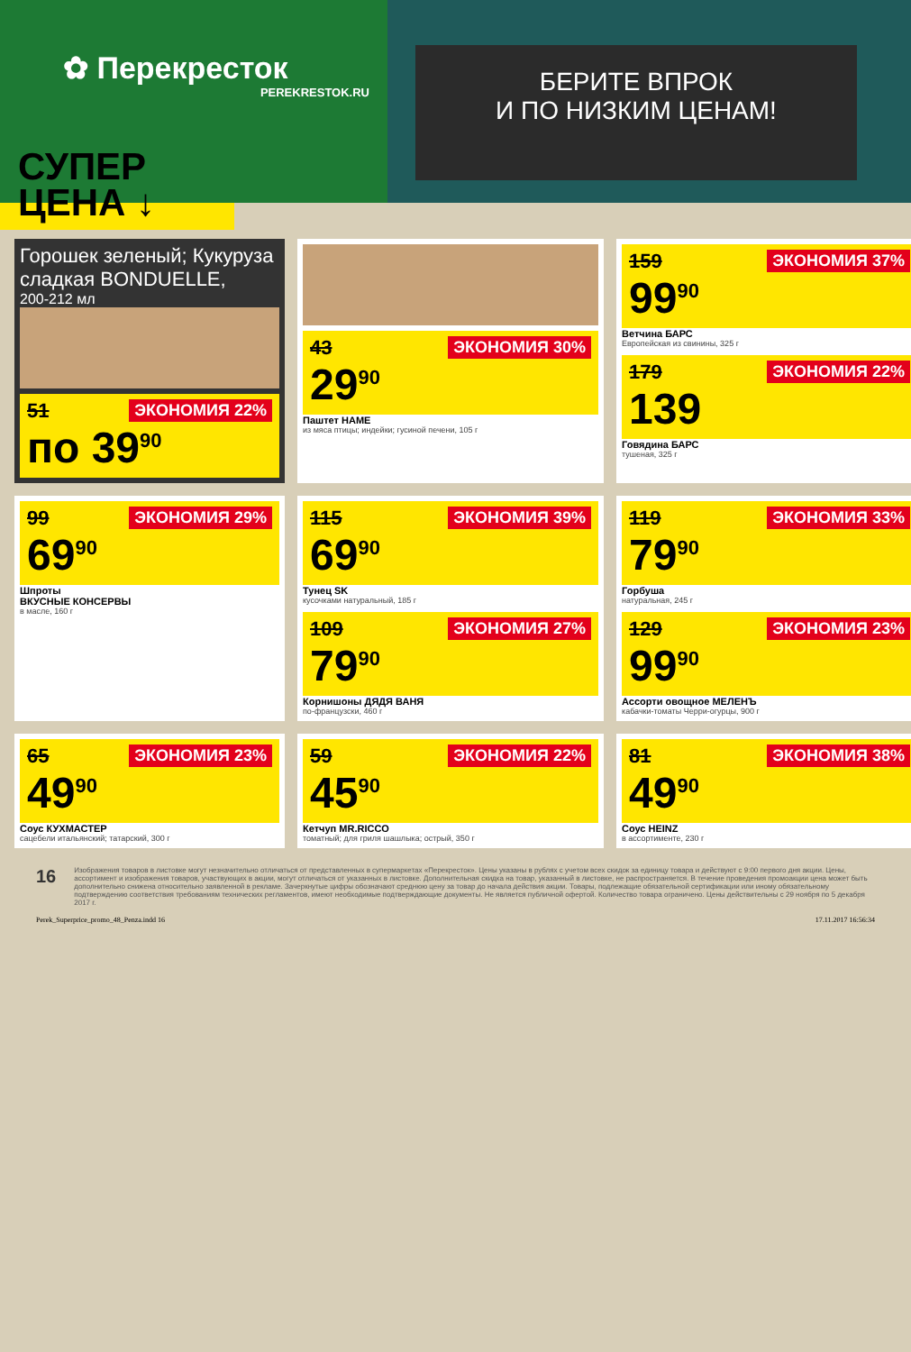✿ Перекресток
PEREKRESTOK.RU
БЕРИТЕ ВПРОК
И ПО НИЗКИМ ЦЕНАМ!
СУПЕР
ЦЕНА ↓
Горошек зеленый; Кукуруза сладкая BONDUELLE,
200-212 мл
ЭКОНОМИЯ 22%
51
по 39<sup>90</sup>
ЭКОНОМИЯ 30%
43
29<sup>90</sup>
Паштет HAME
из мяса птицы; индейки; гусиной печени, 105 г
ЭКОНОМИЯ 37%
159
99<sup>90</sup>
Ветчина БАРС
Европейская из свинины, 325 г
ЭКОНОМИЯ 22%
179
139
Говядина БАРС
тушеная, 325 г
ЭКОНОМИЯ 29%
99
69<sup>90</sup>
Шпроты
ВКУСНЫЕ КОНСЕРВЫ
в масле, 160 г
ЭКОНОМИЯ 39%
115
69<sup>90</sup>
Тунец SK
кусочками натуральный, 185 г
ЭКОНОМИЯ 27%
109
79<sup>90</sup>
Корнишоны ДЯДЯ ВАНЯ
по-французски, 460 г
ЭКОНОМИЯ 33%
119
79<sup>90</sup>
Горбуша
натуральная, 245 г
ЭКОНОМИЯ 23%
129
99<sup>90</sup>
Ассорти овощное МЕЛЕНЪ
кабачки-томаты Черри-огурцы, 900 г
ЭКОНОМИЯ 23%
65
49<sup>90</sup>
Соус КУХМАСТЕР
сацебели итальянский; татарский, 300 г
ЭКОНОМИЯ 22%
59
45<sup>90</sup>
Кетчуп MR.RICCO
томатный; для гриля шашлыка; острый, 350 г
ЭКОНОМИЯ 38%
81
49<sup>90</sup>
Соус HEINZ
в ассортименте, 230 г
16
Изображения товаров в листовке могут незначительно отличаться от представленных в супермаркетах «Перекресток». Цены указаны в рублях с учетом всех скидок за единицу товара и действуют с 9:00 первого дня акции. Цены, ассортимент и изображения товаров, участвующих в акции, могут отличаться от указанных в листовке. Дополнительная скидка на товар, указанный в листовке, не распространяется. В течение проведения промоакции цена может быть дополнительно снижена относительно заявленной в рекламе. Зачеркнутые цифры обозначают среднюю цену за товар до начала действия акции. Товары, подлежащие обязательной сертификации или иному обязательному подтверждению соответствия требованиям технических регламентов, имеют необходимые подтверждающие документы. Не является публичной офертой. Количество товара ограничено. Цены действительны с 29 ноября по 5 декабря 2017 г.
Perek_Superprice_promo_48_Penza.indd 16 17.11.2017 16:56:34